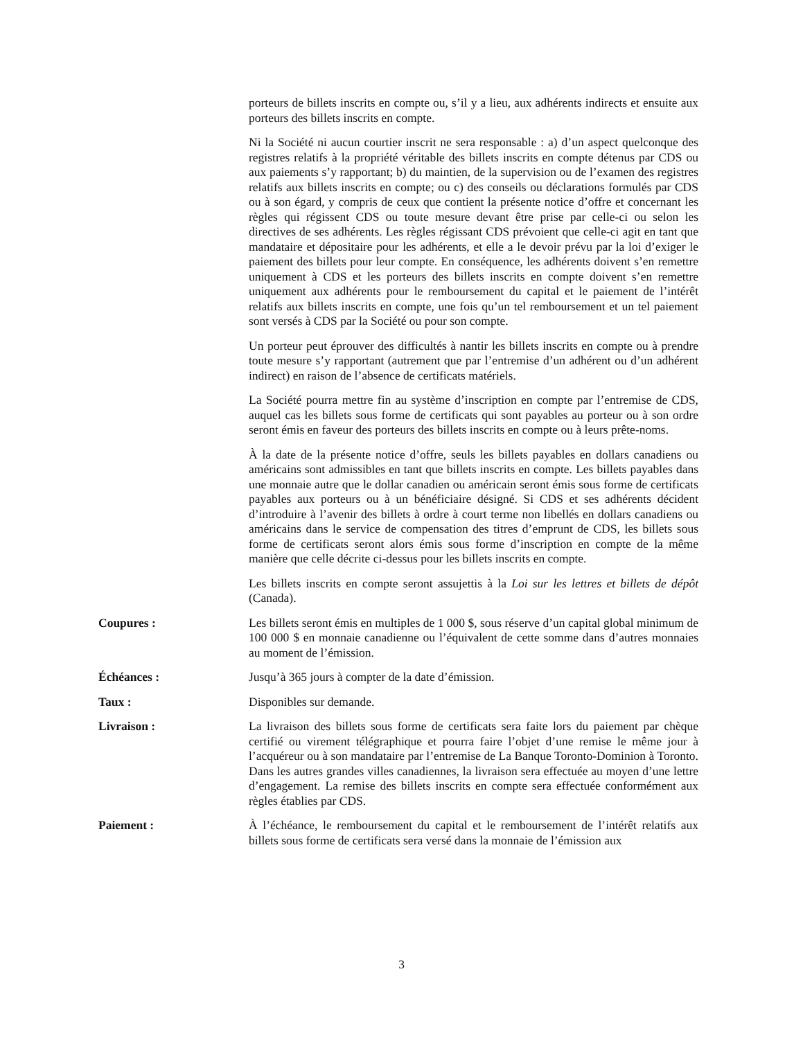porteurs de billets inscrits en compte ou, s’il y a lieu, aux adhérents indirects et ensuite aux porteurs des billets inscrits en compte.
Ni la Société ni aucun courtier inscrit ne sera responsable : a) d’un aspect quelconque des registres relatifs à la propriété véritable des billets inscrits en compte détenus par CDS ou aux paiements s’y rapportant; b) du maintien, de la supervision ou de l’examen des registres relatifs aux billets inscrits en compte; ou c) des conseils ou déclarations formulés par CDS ou à son égard, y compris de ceux que contient la présente notice d’offre et concernant les règles qui régissent CDS ou toute mesure devant être prise par celle-ci ou selon les directives de ses adhérents. Les règles régissant CDS prévoient que celle-ci agit en tant que mandataire et dépositaire pour les adhérents, et elle a le devoir prévu par la loi d’exiger le paiement des billets pour leur compte. En conséquence, les adhérents doivent s’en remettre uniquement à CDS et les porteurs des billets inscrits en compte doivent s’en remettre uniquement aux adhérents pour le remboursement du capital et le paiement de l’intérêt relatifs aux billets inscrits en compte, une fois qu’un tel remboursement et un tel paiement sont versés à CDS par la Société ou pour son compte.
Un porteur peut éprouver des difficultés à nantir les billets inscrits en compte ou à prendre toute mesure s’y rapportant (autrement que par l’entremise d’un adhérent ou d’un adhérent indirect) en raison de l’absence de certificats matériels.
La Société pourra mettre fin au système d’inscription en compte par l’entremise de CDS, auquel cas les billets sous forme de certificats qui sont payables au porteur ou à son ordre seront émis en faveur des porteurs des billets inscrits en compte ou à leurs prête-noms.
À la date de la présente notice d’offre, seuls les billets payables en dollars canadiens ou américains sont admissibles en tant que billets inscrits en compte. Les billets payables dans une monnaie autre que le dollar canadien ou américain seront émis sous forme de certificats payables aux porteurs ou à un bénéficiaire désigné. Si CDS et ses adhérents décident d’introduire à l’avenir des billets à ordre à court terme non libellés en dollars canadiens ou américains dans le service de compensation des titres d’emprunt de CDS, les billets sous forme de certificats seront alors émis sous forme d’inscription en compte de la même manière que celle décrite ci-dessus pour les billets inscrits en compte.
Les billets inscrits en compte seront assujettis à la Loi sur les lettres et billets de dépôt (Canada).
Coupures : Les billets seront émis en multiples de 1 000 $, sous réserve d’un capital global minimum de 100 000 $ en monnaie canadienne ou l’équivalent de cette somme dans d’autres monnaies au moment de l’émission.
Échéances : Jusqu’à 365 jours à compter de la date d’émission.
Taux : Disponibles sur demande.
Livraison : La livraison des billets sous forme de certificats sera faite lors du paiement par chèque certifié ou virement télégraphique et pourra faire l’objet d’une remise le même jour à l’acquéreur ou à son mandataire par l’entremise de La Banque Toronto-Dominion à Toronto. Dans les autres grandes villes canadiennes, la livraison sera effectuée au moyen d’une lettre d’engagement. La remise des billets inscrits en compte sera effectuée conformément aux règles établies par CDS.
Paiement : À l’échéance, le remboursement du capital et le remboursement de l’intérêt relatifs aux billets sous forme de certificats sera versé dans la monnaie de l’émission aux
3